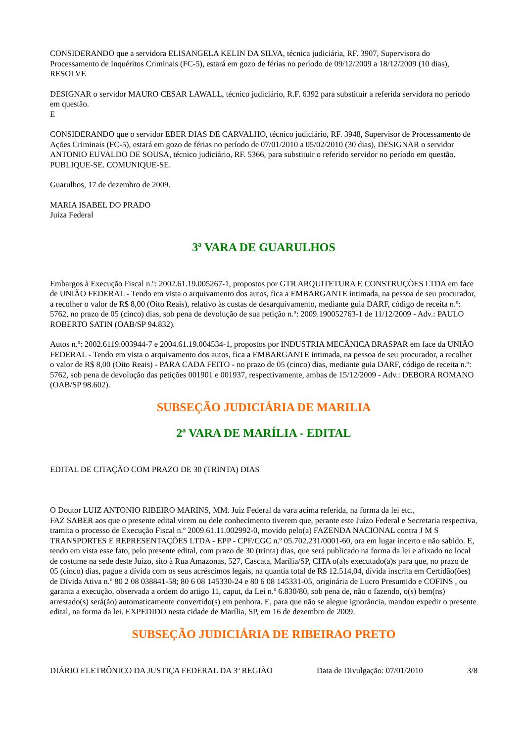CONSIDERANDO que a servidora ELISANGELA KELIN DA SILVA, técnica judiciária, RF. 3907, Supervisora do Processamento de Inquéritos Criminais (FC-5), estará em gozo de férias no período de 09/12/2009 a 18/12/2009 (10 dias),
RESOLVE
DESIGNAR o servidor MAURO CESAR LAWALL, técnico judiciário, R.F. 6392 para substituir a referida servidora no período em questão.
E
CONSIDERANDO que o servidor EBER DIAS DE CARVALHO, técnico judiciário, RF. 3948, Supervisor de Processamento de Ações Criminais (FC-5), estará em gozo de férias no período de 07/01/2010 a 05/02/2010 (30 dias), DESIGNAR o servidor ANTONIO EUVALDO DE SOUSA, técnico judiciário, RF. 5366, para substituir o referido servidor no período em questão.
PUBLIQUE-SE. COMUNIQUE-SE.
Guarulhos, 17 de dezembro de 2009.
MARIA ISABEL DO PRADO
Juíza Federal
3ª VARA DE GUARULHOS
Embargos à Execução Fiscal n.º: 2002.61.19.005267-1, propostos por GTR ARQUITETURA E CONSTRUÇÕES LTDA em face de UNIÃO FEDERAL - Tendo em vista o arquivamento dos autos, fica a EMBARGANTE intimada, na pessoa de seu procurador, a recolher o valor de R$ 8,00 (Oito Reais), relativo às custas de desarquivamento, mediante guia DARF, código de receita n.º: 5762, no prazo de 05 (cinco) dias, sob pena de devolução de sua petição n.º: 2009.190052763-1 de 11/12/2009 - Adv.: PAULO ROBERTO SATIN (OAB/SP 94.832).
Autos n.º: 2002.6119.003944-7 e 2004.61.19.004534-1, propostos por INDUSTRIA MECÂNICA BRASPAR em face da UNIÃO FEDERAL - Tendo em vista o arquivamento dos autos, fica a EMBARGANTE intimada, na pessoa de seu procurador, a recolher o valor de R$ 8,00 (Oito Reais) - PARA CADA FEITO - no prazo de 05 (cinco) dias, mediante guia DARF, código de receita n.º: 5762, sob pena de devolução das petições 001901 e 001937, respectivamente, ambas de 15/12/2009 - Adv.: DEBORA ROMANO (OAB/SP 98.602).
SUBSEÇÃO JUDICIÁRIA DE MARILIA
2ª VARA DE MARÍLIA - EDITAL
EDITAL DE CITAÇÃO COM PRAZO DE 30 (TRINTA) DIAS
O Doutor LUIZ ANTONIO RIBEIRO MARINS, MM. Juiz Federal da vara acima referida, na forma da lei etc.,
FAZ SABER aos que o presente edital virem ou dele conhecimento tiverem que, perante este Juízo Federal e Secretaria respectiva, tramita o processo de Execução Fiscal n.º 2009.61.11.002992-0, movido pelo(a) FAZENDA NACIONAL contra J M S TRANSPORTES E REPRESENTAÇÕES LTDA - EPP - CPF/CGC n.º 05.702.231/0001-60, ora em lugar incerto e não sabido. E, tendo em vista esse fato, pelo presente edital, com prazo de 30 (trinta) dias, que será publicado na forma da lei e afixado no local de costume na sede deste Juízo, sito à Rua Amazonas, 527, Cascata, Marília/SP, CITA o(a)s executado(a)s para que, no prazo de 05 (cinco) dias, pague a dívida com os seus acréscimos legais, na quantia total de R$ 12.514,04, dívida inscrita em Certidão(ões) de Dívida Ativa n.º 80 2 08 038841-58; 80 6 08 145330-24 e 80 6 08 145331-05, originária de Lucro Presumido e COFINS , ou garanta a execução, observada a ordem do artigo 11, caput, da Lei n.º 6.830/80, sob pena de, não o fazendo, o(s) bem(ns) arrestado(s) será(ão) automaticamente convertido(s) em penhora. E, para que não se alegue ignorância, mandou expedir o presente edital, na forma da lei. EXPEDIDO nesta cidade de Marília, SP, em 16 de dezembro de 2009.
SUBSEÇÃO JUDICIÁRIA DE RIBEIRAO PRETO
DIÁRIO ELETRÔNICO DA JUSTIÇA FEDERAL DA 3ª REGIÃO Data de Divulgação: 07/01/2010 3/8